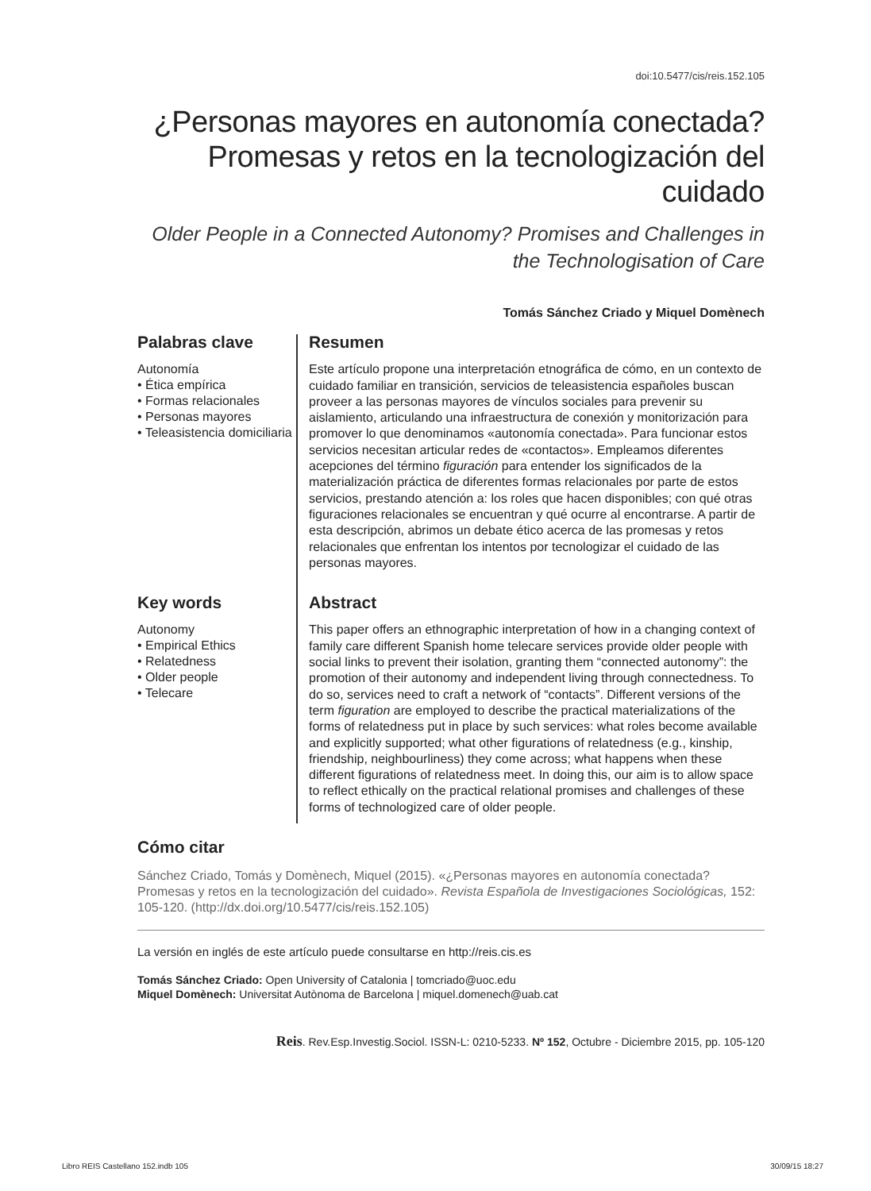doi:10.5477/cis/reis.152.105
¿Personas mayores en autonomía conectada? Promesas y retos en la tecnologización del cuidado
Older People in a Connected Autonomy? Promises and Challenges in the Technologisation of Care
Tomás Sánchez Criado y Miquel Domènech
Palabras clave
Autonomía
• Ética empírica
• Formas relacionales
• Personas mayores
• Teleasistencia domiciliaria
Resumen
Este artículo propone una interpretación etnográfica de cómo, en un contexto de cuidado familiar en transición, servicios de teleasistencia españoles buscan proveer a las personas mayores de vínculos sociales para prevenir su aislamiento, articulando una infraestructura de conexión y monitorización para promover lo que denominamos «autonomía conectada». Para funcionar estos servicios necesitan articular redes de «contactos». Empleamos diferentes acepciones del término figuración para entender los significados de la materialización práctica de diferentes formas relacionales por parte de estos servicios, prestando atención a: los roles que hacen disponibles; con qué otras figuraciones relacionales se encuentran y qué ocurre al encontrarse. A partir de esta descripción, abrimos un debate ético acerca de las promesas y retos relacionales que enfrentan los intentos por tecnologizar el cuidado de las personas mayores.
Key words
Autonomy
• Empirical Ethics
• Relatedness
• Older people
• Telecare
Abstract
This paper offers an ethnographic interpretation of how in a changing context of family care different Spanish home telecare services provide older people with social links to prevent their isolation, granting them “connected autonomy”: the promotion of their autonomy and independent living through connectedness. To do so, services need to craft a network of “contacts”. Different versions of the term figuration are employed to describe the practical materializations of the forms of relatedness put in place by such services: what roles become available and explicitly supported; what other figurations of relatedness (e.g., kinship, friendship, neighbourliness) they come across; what happens when these different figurations of relatedness meet. In doing this, our aim is to allow space to reflect ethically on the practical relational promises and challenges of these forms of technologized care of older people.
Cómo citar
Sánchez Criado, Tomás y Domènech, Miquel (2015). «¿Personas mayores en autonomía conectada? Promesas y retos en la tecnologización del cuidado». Revista Española de Investigaciones Sociológicas, 152: 105-120. (http://dx.doi.org/10.5477/cis/reis.152.105)
La versión en inglés de este artículo puede consultarse en http://reis.cis.es
Tomás Sánchez Criado: Open University of Catalonia | tomcriado@uoc.edu
Miquel Domènech: Universitat Autònoma de Barcelona | miquel.domenech@uab.cat
Reis. Rev.Esp.Investig.Sociol. ISSN-L: 0210-5233. Nº 152, Octubre - Diciembre 2015, pp. 105-120
Libro REIS Castellano 152.indb 105 30/09/15 18:27